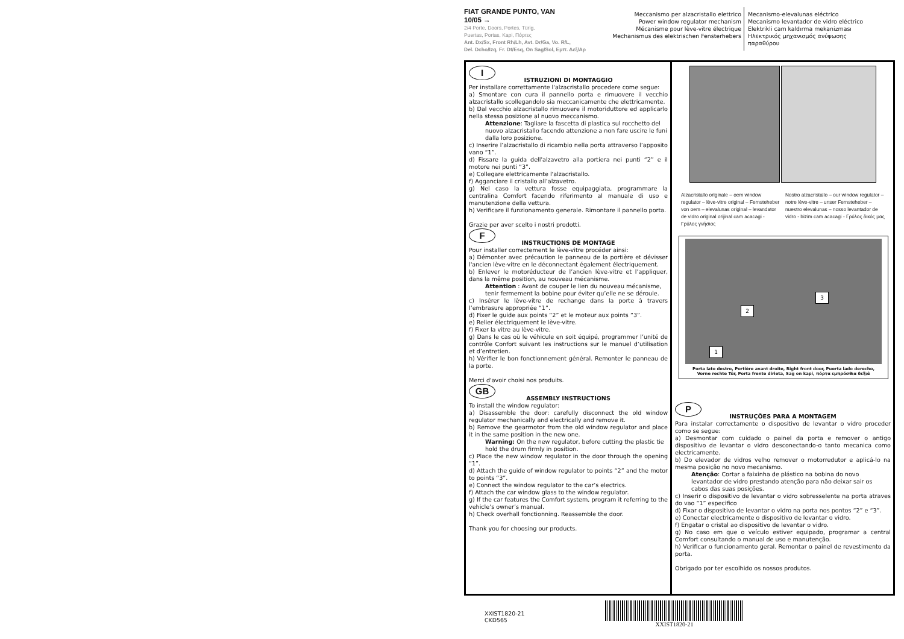FIAT GRANDE PUNTO, VAN
10/05 →
2/4 Porte, Doors, Portes, Türig,
Puertas, Portas, Kapi, Πόρτες
Ant. Dx/Sx, Front Rh/Lh, Avt. Dr/Ga, Vo. R/L,
Del. Dcho/Izq, Fr. Dt/Esq, On Sag/Sol, Εμπ. Δεξ/Αρ
Meccanismo per alzacristallo elettrico
Power window regulator mechanism
Mécanisme pour lève-vitre électrique
Mechanismus des elektrischen Fensterhebers
Mecanismo-elevalunas eléctrico
Mecanismo levantador de vidro eléctrico
Elektrikli cam kaldırma mekanizması
Ηλεκτρικός μηχανισμός ανύψωσης
παραθύρου
I
ISTRUZIONI DI MONTAGGIO
Per installare correttamente l'alzacristallo procedere come segue:
a) Smontare con cura il pannello porta e rimuovere il vecchio alzacristallo scollegandolo sia meccanicamente che elettricamente.
b) Dal vecchio alzacristallo rimuovere il motoriduttore ed applicarlo nella stessa posizione al nuovo meccanismo.
Attenzione: Tagliare la fascetta di plastica sul rocchetto del nuovo alzacristallo facendo attenzione a non fare uscire le funi dalla loro posizione.
c) Inserire l’alzacristallo di ricambio nella porta attraverso l’apposito vano “1”.
d) Fissare la guida dell'alzavetro alla portiera nei punti “2” e il motore nei punti “3”.
e) Collegare elettricamente l'alzacristallo.
f) Agganciare il cristallo all’alzavetro.
g) Nel caso la vettura fosse equipaggiata, programmare la centralina Comfort facendo riferimento al manuale di uso e manutenzione della vettura.
h) Verificare il funzionamento generale. Rimontare il pannello porta.
Grazie per aver scelto i nostri prodotti.
F
INSTRUCTIONS DE MONTAGE
Pour installer correctement le lève-vitre procéder ainsi:
a) Démonter avec précaution le panneau de la portière et dévisser l'ancien lève-vitre en le déconnectant également électriquement.
b) Enlever le motoréducteur de l’ancien lève-vitre et l’appliquer, dans la même position, au nouveau mécanisme.
Attention : Avant de couper le lien du nouveau mécanisme, tenir fermement la bobine pour éviter qu’elle ne se déroule.
c) Insérer le lève-vitre de rechange dans la porte à travers l’embrasure appropriée “1”.
d) Fixer le guide aux points “2” et le moteur aux points “3”.
e) Relier électriquement le lève-vitre.
f) Fixer la vitre au lève-vitre.
g) Dans le cas où le véhicule en soit équipé, programmer l’unité de contrôle Confort suivant les instructions sur le manuel d’utilisation et d’entretien.
h) Vérifier le bon fonctionnement général. Remonter le panneau de la porte.
Merci d'avoir choisi nos produits.
GB
ASSEMBLY INSTRUCTIONS
To install the window regulator:
a) Disassemble the door: carefully disconnect the old window regulator mechanically and electrically and remove it.
b) Remove the gearmotor from the old window regulator and place it in the same position in the new one.
Warning: On the new regulator, before cutting the plastic tie hold the drum firmly in position.
c) Place the new window regulator in the door through the opening “1”.
d) Attach the guide of window regulator to points “2” and the motor to points “3”.
e) Connect the window regulator to the car’s electrics.
f) Attach the car window glass to the window regulator.
g) If the car features the Comfort system, program it referring to the vehicle’s owner’s manual.
h) Check overhall fonctionning. Reassemble the door.
Thank you for choosing our products.
Alzacristallo originale – oem window regulator – lève-vitre original – Fernsteheber von oem – elevalunas original – levandator de vidro original orijinal cam acacagi - Γρύλος γνήσιος
Nostro alzacristallo – our window regulator – notre lève-vitre – unser Fernsteheber – nuestro elevalunas – nosso levantador de vidro - bizim cam acacagi - Γρύλος δικός μας
1
2
3
Porta lato destro, Portière avant droite, Right front door, Puerta lado derecho,
Vorne rechte Tür, Porta frente dirieta, Sag on kapi, πόρτα εμπρόσθια δεξιά
P
INSTRUÇÕES PARA A MONTAGEM
Para instalar correctamente o dispositivo de levantar o vidro proceder como se segue:
a) Desmontar com cuidado o painel da porta e remover o antigo dispositivo de levantar o vidro desconectando-o tanto mecanica como electricamente.
b) Do elevador de vidros velho remover o motorredutor e aplicá-lo na mesma posição no novo mecanismo.
Atenção: Cortar a faixinha de plástico na bobina do novo levantador de vidro prestando atenção para não deixar sair os cabos das suas posições.
c) Inserir o dispositivo de levantar o vidro sobresselente na porta atraves do vao “1” especifico
d) Fixar o dispositivo de levantar o vidro na porta nos pontos “2” e “3”.
e) Conectar electricamente o dispositivo de levantar o vidro.
f) Engatar o cristal ao dispositivo de levantar o vidro.
g) No caso em que o veículo estiver equipado, programar a central Comfort consultando o manual de uso e manutenção.
h) Verificar o funcionamento geral. Remontar o painel de revestimento da porta.
Obrigado por ter escolhido os nossos produtos.
XXIST1820-21
CKD565
XXIST1820-21